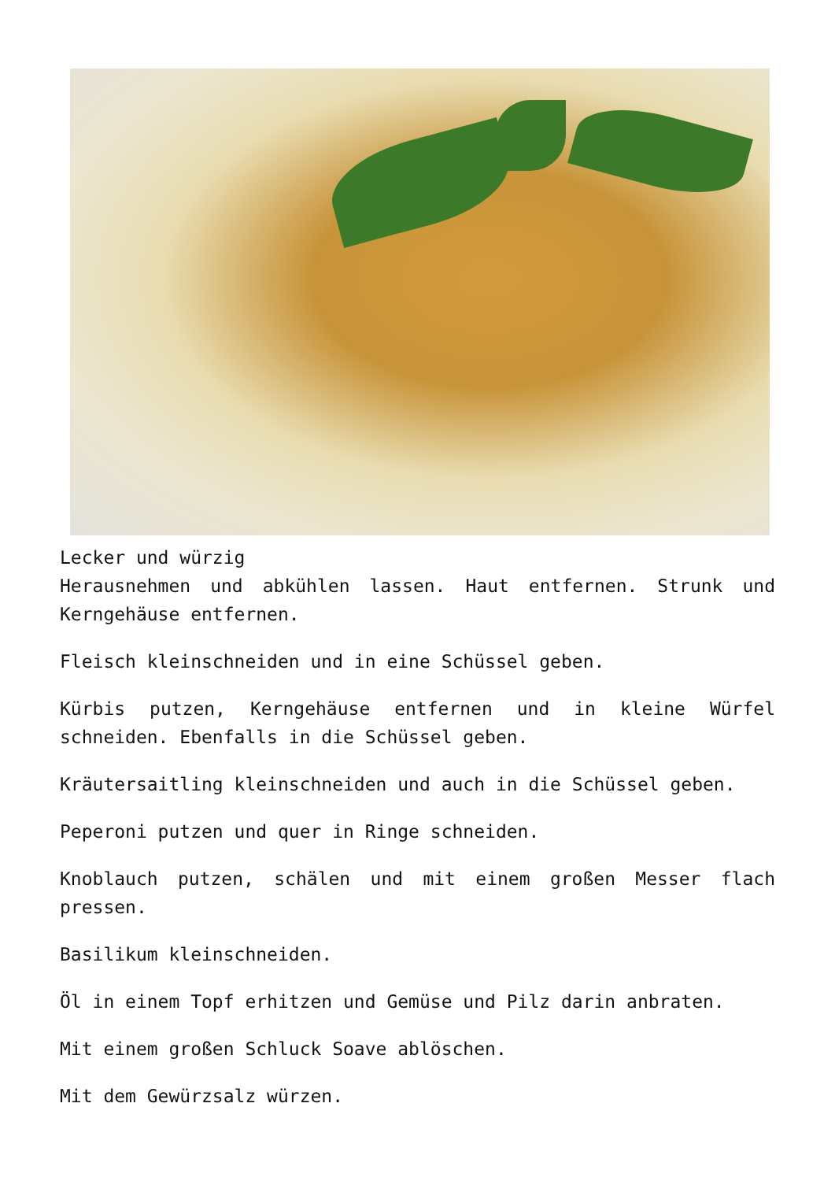Lecker und würzig
Herausnehmen und abkühlen lassen. Haut entfernen. Strunk und Kerngehäuse entfernen.
Fleisch kleinschneiden und in eine Schüssel geben.
Kürbis putzen, Kerngehäuse entfernen und in kleine Würfel schneiden. Ebenfalls in die Schüssel geben.
Kräutersaitling kleinschneiden und auch in die Schüssel geben.
Peperoni putzen und quer in Ringe schneiden.
Knoblauch putzen, schälen und mit einem großen Messer flach pressen.
Basilikum kleinschneiden.
Öl in einem Topf erhitzen und Gemüse und Pilz darin anbraten.
Mit einem großen Schluck Soave ablöschen.
Mit dem Gewürzsalz würzen.